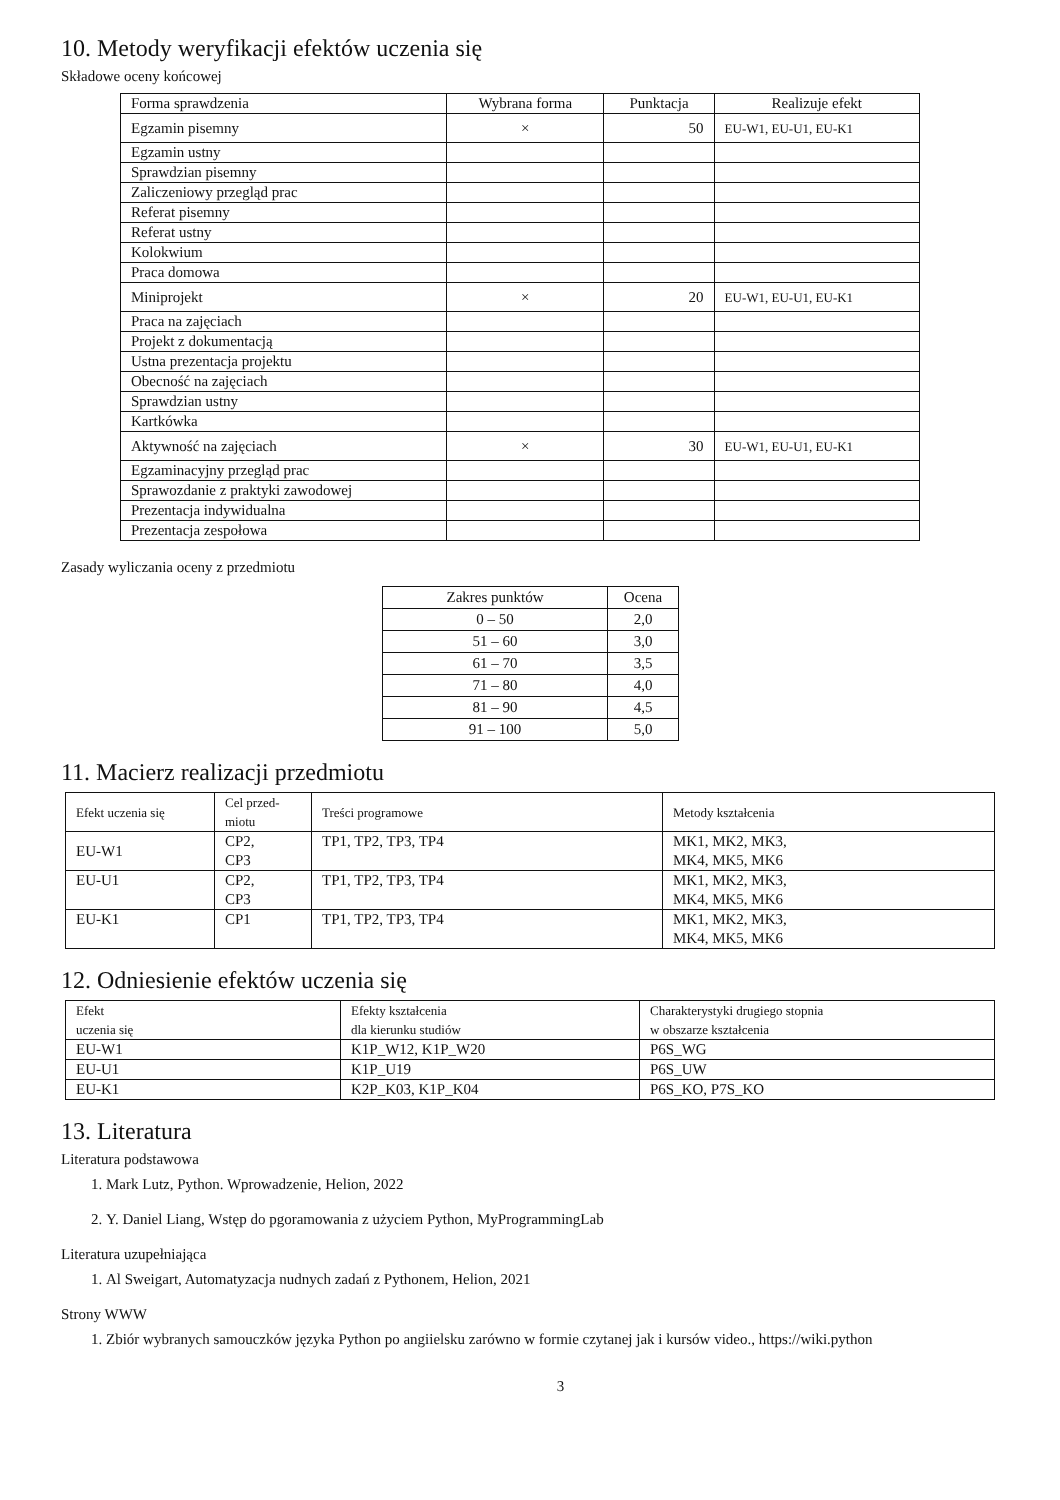10. Metody weryfikacji efektów uczenia się
Składowe oceny końcowej
| Forma sprawdzenia | Wybrana forma | Punktacja | Realizuje efekt |
| --- | --- | --- | --- |
| Egzamin pisemny | × | 50 | EU-W1, EU-U1, EU-K1 |
| Egzamin ustny | | | |
| Sprawdzian pisemny | | | |
| Zaliczeniowy przegląd prac | | | |
| Referat pisemny | | | |
| Referat ustny | | | |
| Kolokwium | | | |
| Praca domowa | | | |
| Miniprojekt | × | 20 | EU-W1, EU-U1, EU-K1 |
| Praca na zajęciach | | | |
| Projekt z dokumentacją | | | |
| Ustna prezentacja projektu | | | |
| Obecność na zajęciach | | | |
| Sprawdzian ustny | | | |
| Kartkówka | | | |
| Aktywność na zajęciach | × | 30 | EU-W1, EU-U1, EU-K1 |
| Egzaminacyjny przegląd prac | | | |
| Sprawozdanie z praktyki zawodowej | | | |
| Prezentacja indywidualna | | | |
| Prezentacja zespołowa | | | |
Zasady wyliczania oceny z przedmiotu
| Zakres punktów | Ocena |
| --- | --- |
| 0 – 50 | 2,0 |
| 51 – 60 | 3,0 |
| 61 – 70 | 3,5 |
| 71 – 80 | 4,0 |
| 81 – 90 | 4,5 |
| 91 – 100 | 5,0 |
11. Macierz realizacji przedmiotu
| Efekt uczenia się | Cel przed- miotu | Treści programowe | Metody kształcenia |
| --- | --- | --- | --- |
| EU-W1 | CP2, CP3 | TP1, TP2, TP3, TP4 | MK1, MK2, MK3, MK4, MK5, MK6 |
| EU-U1 | CP2, CP3 | TP1, TP2, TP3, TP4 | MK1, MK2, MK3, MK4, MK5, MK6 |
| EU-K1 | CP1 | TP1, TP2, TP3, TP4 | MK1, MK2, MK3, MK4, MK5, MK6 |
12. Odniesienie efektów uczenia się
| Efekt uczenia się | Efekty kształcenia dla kierunku studiów | Charakterystyki drugiego stopnia w obszarze kształcenia |
| --- | --- | --- |
| EU-W1 | K1P_W12, K1P_W20 | P6S_WG |
| EU-U1 | K1P_U19 | P6S_UW |
| EU-K1 | K2P_K03, K1P_K04 | P6S_KO, P7S_KO |
13. Literatura
Literatura podstawowa
1. Mark Lutz, Python. Wprowadzenie, Helion, 2022
2. Y. Daniel Liang, Wstęp do pgoramowania z użyciem Python, MyProgrammingLab
Literatura uzupełniająca
1. Al Sweigart, Automatyzacja nudnych zadań z Pythonem, Helion, 2021
Strony WWW
1. Zbiór wybranych samouczków języka Python po angiielsku zarówno w formie czytanej jak i kursów video., https://wiki.python
3